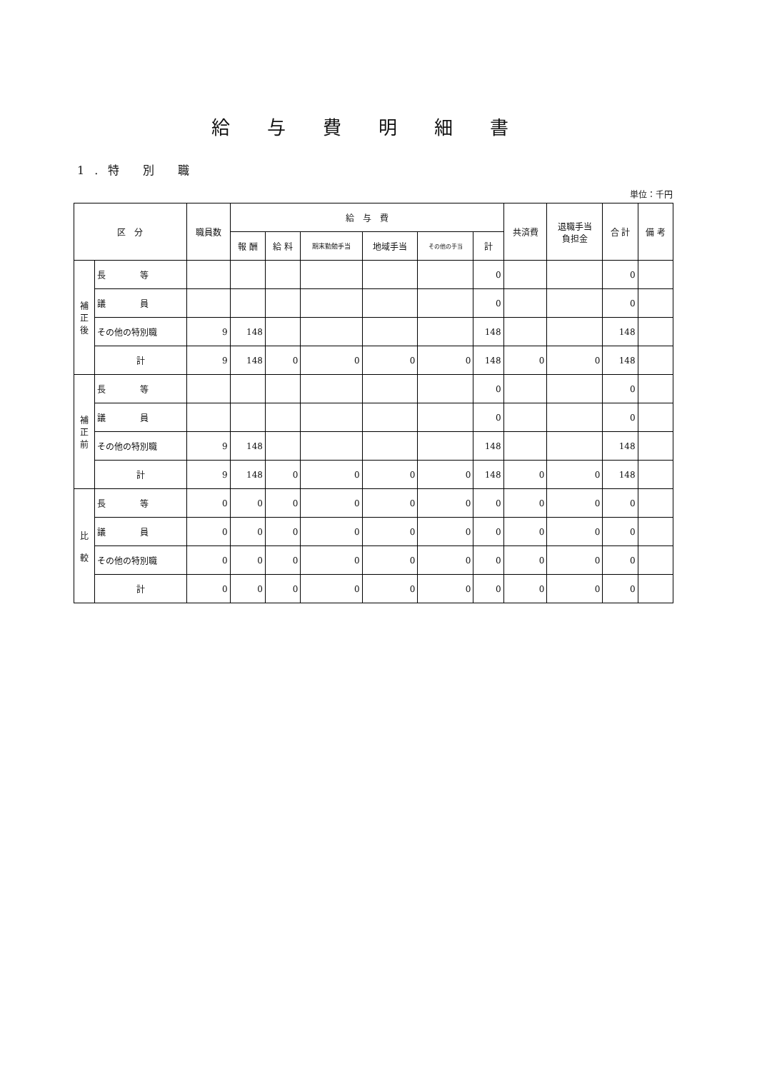給与費明細書
1.特 別 職
単位：千円
| 区 分 | | 職員数 | 給 与 費 | | | | | | 共済費 | 退職手当 負担金 | 合 計 | 備 考 |
| --- | --- | --- | --- | --- | --- | --- | --- | --- | --- | --- | --- | --- |
| | | | 報 酬 | 給 料 | 期末勤勉手当 | 地域手当 | その他の手当 | 計 | | | | |
| 補 正 後 | 長 等 | | | | | | | 0 | | | 0 | |
| | 議 員 | | | | | | | 0 | | | 0 | |
| | その他の特別職 | 9 | 148 | | | | | 148 | | | 148 | |
| | 計 | 9 | 148 | 0 | 0 | 0 | 0 | 148 | 0 | 0 | 148 | |
| 補 正 前 | 長 等 | | | | | | | 0 | | | 0 | |
| | 議 員 | | | | | | | 0 | | | 0 | |
| | その他の特別職 | 9 | 148 | | | | | 148 | | | 148 | |
| | 計 | 9 | 148 | 0 | 0 | 0 | 0 | 148 | 0 | 0 | 148 | |
| 比 較 | 長 等 | 0 | 0 | 0 | 0 | 0 | 0 | 0 | 0 | 0 | 0 | |
| | 議 員 | 0 | 0 | 0 | 0 | 0 | 0 | 0 | 0 | 0 | 0 | |
| | その他の特別職 | 0 | 0 | 0 | 0 | 0 | 0 | 0 | 0 | 0 | 0 | |
| | 計 | 0 | 0 | 0 | 0 | 0 | 0 | 0 | 0 | 0 | 0 | |